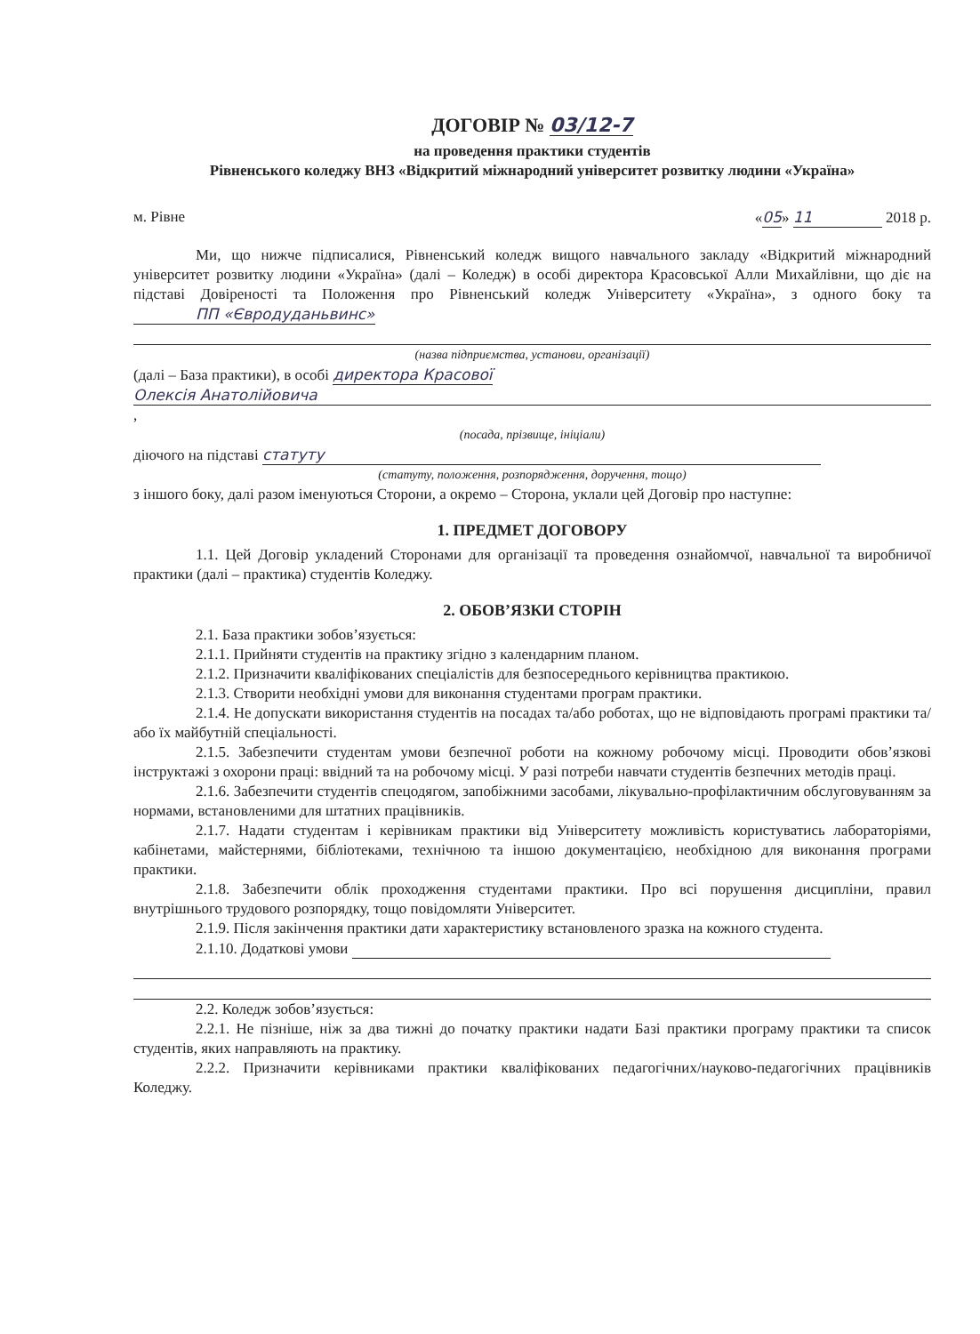ДОГОВІР № 03/12-7
на проведення практики студентів
Рівненського коледжу ВНЗ «Відкритий міжнародний університет розвитку людини «Україна»
м. Рівне «05» 11 2018 р.
Ми, що нижче підписалися, Рівненський коледж вищого навчального закладу «Відкритий міжнародний університет розвитку людини «Україна» (далі – Коледж) в особі директора Красовської Алли Михайлівни, що діє на підставі Довіреності та Положення про Рівненський коледж Університету «Україна», з одного боку та ПП «Євродуданьвинс»
(назва підприємства, установи, організації)
(далі – База практики), в особі директора Красової
Олексія Анатолійовича,
(посада, прізвище, ініціали)
діючого на підставі статуту
(статуту, положення, розпорядження, доручення, тощо)
з іншого боку, далі разом іменуються Сторони, а окремо – Сторона, уклали цей Договір про наступне:
1. ПРЕДМЕТ ДОГОВОРУ
1.1. Цей Договір укладений Сторонами для організації та проведення ознайомчої, навчальної та виробничої практики (далі – практика) студентів Коледжу.
2. ОБОВ’ЯЗКИ СТОРІН
2.1. База практики зобов’язується:
2.1.1. Прийняти студентів на практику згідно з календарним планом.
2.1.2. Призначити кваліфікованих спеціалістів для безпосереднього керівництва практикою.
2.1.3. Створити необхідні умови для виконання студентами програм практики.
2.1.4. Не допускати використання студентів на посадах та/або роботах, що не відповідають програмі практики та/або їх майбутній спеціальності.
2.1.5. Забезпечити студентам умови безпечної роботи на кожному робочому місці. Проводити обов’язкові інструктажі з охорони праці: ввідний та на робочому місці. У разі потреби навчати студентів безпечних методів праці.
2.1.6. Забезпечити студентів спецодягом, запобіжними засобами, лікувально-профілактичним обслуговуванням за нормами, встановленими для штатних працівників.
2.1.7. Надати студентам і керівникам практики від Університету можливість користуватись лабораторіями, кабінетами, майстернями, бібліотеками, технічною та іншою документацією, необхідною для виконання програми практики.
2.1.8. Забезпечити облік проходження студентами практики. Про всі порушення дисципліни, правил внутрішнього трудового розпорядку, тощо повідомляти Університет.
2.1.9. Після закінчення практики дати характеристику встановленого зразка на кожного студента.
2.1.10. Додаткові умови
2.2. Коледж зобов’язується:
2.2.1. Не пізніше, ніж за два тижні до початку практики надати Базі практики програму практики та список студентів, яких направляють на практику.
2.2.2. Призначити керівниками практики кваліфікованих педагогічних/науково-педагогічних працівників Коледжу.